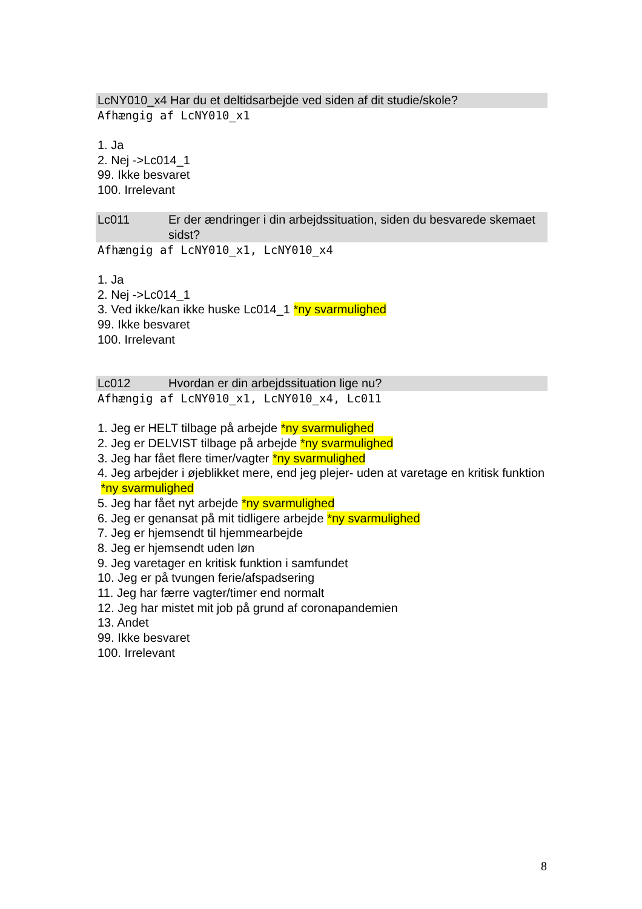LcNY010_x4 Har du et deltidsarbejde ved siden af dit studie/skole?
Afhængig af LcNY010_x1
1. Ja
2. Nej ->Lc014_1
99. Ikke besvaret
100. Irrelevant
Lc011 Er der ændringer i din arbejdssituation, siden du besvarede skemaet sidst?
Afhængig af LcNY010_x1, LcNY010_x4
1. Ja
2. Nej ->Lc014_1
3. Ved ikke/kan ikke huske Lc014_1 *ny svarmulighed
99. Ikke besvaret
100. Irrelevant
Lc012 Hvordan er din arbejdssituation lige nu?
Afhængig af LcNY010_x1, LcNY010_x4, Lc011
1. Jeg er HELT tilbage på arbejde *ny svarmulighed
2. Jeg er DELVIST tilbage på arbejde *ny svarmulighed
3. Jeg har fået flere timer/vagter *ny svarmulighed
4. Jeg arbejder i øjeblikket mere, end jeg plejer- uden at varetage en kritisk funktion *ny svarmulighed
5. Jeg har fået nyt arbejde *ny svarmulighed
6. Jeg er genansat på mit tidligere arbejde *ny svarmulighed
7. Jeg er hjemsendt til hjemmearbejde
8. Jeg er hjemsendt uden løn
9. Jeg varetager en kritisk funktion i samfundet
10. Jeg er på tvungen ferie/afspadsering
11. Jeg har færre vagter/timer end normalt
12. Jeg har mistet mit job på grund af coronapandemien
13. Andet
99. Ikke besvaret
100. Irrelevant
8